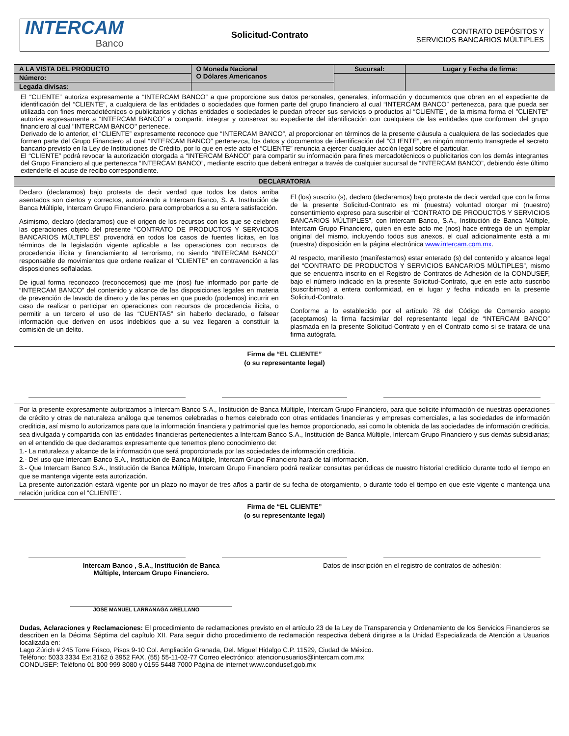INTERCAM
Banco
Solicitud-Contrato
CONTRATO DEPÓSITOS Y
SERVICIOS BANCARIOS MÚLTIPLES
| A LA VISTA DEL PRODUCTO | O Moneda Nacional O Dólares Americanos | Sucursal: | Lugar y Fecha de firma: |
| Número: | | | |
| Legada divisas: | | | |
El “CLIENTE” autoriza expresamente a “INTERCAM BANCO” a que proporcione sus datos personales, generales, información y documentos que obren en el expediente de identificación del “CLIENTE”, a cualquiera de las entidades o sociedades que formen parte del grupo financiero al cual “INTERCAM BANCO” pertenezca, para que pueda ser utilizada con fines mercadotécnicos o publicitarios y dichas entidades o sociedades le puedan ofrecer sus servicios o productos al “CLIENTE”, de la misma forma el "CLIENTE" autoriza expresamente a “INTERCAM BANCO” a compartir, integrar y conservar su expediente del identificación con cualquiera de las entidades que conforman del grupo financiero al cual "INTERCAM BANCO" pertenece.
Derivado de lo anterior, el “CLIENTE” expresamente reconoce que “INTERCAM BANCO”, al proporcionar en términos de la presente cláusula a cualquiera de las sociedades que formen parte del Grupo Financiero al cual “INTERCAM BANCO” pertenezca, los datos y documentos de identificación del “CLIENTE”, en ningún momento transgrede el secreto bancario previsto en la Ley de Instituciones de Crédito, por lo que en este acto el “CLIENTE” renuncia a ejercer cualquier acción legal sobre el particular.
El “CLIENTE” podrá revocar la autorización otorgada a “INTERCAM BANCO” para compartir su información para fines mercadotécnicos o publicitarios con los demás integrantes del Grupo Financiero al que pertenezca “INTERCAM BANCO”, mediante escrito que deberá entregar a través de cualquier sucursal de “INTERCAM BANCO”, debiendo éste último extenderle el acuse de recibo correspondiente.
DECLARATORIA
Declaro (declaramos) bajo protesta de decir verdad que todos los datos arriba asentados son ciertos y correctos, autorizando a Intercam Banco, S. A. Institución de Banca Múltiple, Intercam Grupo Financiero, para comprobarlos a su entera satisfacción.
Asimismo, declaro (declaramos) que el origen de los recursos con los que se celebren las operaciones objeto del presente “CONTRATO DE PRODUCTOS Y SERVICIOS BANCARIOS MÚLTIPLES” provendrá en todos los casos de fuentes lícitas, en los términos de la legislación vigente aplicable a las operaciones con recursos de procedencia ilícita y financiamiento al terrorismo, no siendo “INTERCAM BANCO” responsable de movimientos que ordene realizar el “CLIENTE” en contravención a las disposiciones señaladas.
De igual forma reconozco (reconocemos) que me (nos) fue informado por parte de “INTERCAM BANCO” del contenido y alcance de las disposiciones legales en materia de prevención de lavado de dinero y de las penas en que puedo (podemos) incurrir en caso de realizar o participar en operaciones con recursos de procedencia ilícita, o permitir a un tercero el uso de las “CUENTAS” sin haberlo declarado, o falsear información que deriven en usos indebidos que a su vez llegaren a constituir la comisión de un delito.
El (los) suscrito (s), declaro (declaramos) bajo protesta de decir verdad que con la firma de la presente Solicitud-Contrato es mi (nuestra) voluntad otorgar mi (nuestro) consentimiento expreso para suscribir el “CONTRATO DE PRODUCTOS Y SERVICIOS BANCARIOS MÚLTIPLES”, con Intercam Banco, S.A., Institución de Banca Múltiple, Intercam Grupo Financiero, quien en este acto me (nos) hace entrega de un ejemplar original del mismo, incluyendo todos sus anexos, el cual adicionalmente está a mi (nuestra) disposición en la página electrónica www.intercam.com.mx.
Al respecto, manifiesto (manifestamos) estar enterado (s) del contenido y alcance legal del “CONTRATO DE PRODUCTOS Y SERVICIOS BANCARIOS MÚLTIPLES”, mismo que se encuentra inscrito en el Registro de Contratos de Adhesión de la CONDUSEF, bajo el número indicado en la presente Solicitud-Contrato, que en este acto suscribo (suscribimos) a entera conformidad, en el lugar y fecha indicada en la presente Solicitud-Contrato.
Conforme a lo establecido por el artículo 78 del Código de Comercio acepto (aceptamos) la firma facsimilar del representante legal de “INTERCAM BANCO” plasmada en la presente Solicitud-Contrato y en el Contrato como si se tratara de una firma autógrafa.
Firma de “EL CLIENTE”
(o su representante legal)
Por la presente expresamente autorizamos a Intercam Banco S.A., Institución de Banca Múltiple, Intercam Grupo Financiero, para que solicite información de nuestras operaciones de crédito y otras de naturaleza análoga que tenemos celebradas o hemos celebrado con otras entidades financieras y empresas comerciales, a las sociedades de información crediticia, así mismo lo autorizamos para que la información financiera y patrimonial que les hemos proporcionado, así como la obtenida de las sociedades de información crediticia, sea divulgada y compartida con las entidades financieras pertenecientes a Intercam Banco S.A., Institución de Banca Múltiple, Intercam Grupo Financiero y sus demás subsidiarias; en el entendido de que declaramos expresamente que tenemos pleno conocimiento de:
1.- La naturaleza y alcance de la información que será proporcionada por las sociedades de información crediticia.
2.- Del uso que Intercam Banco S.A., Institución de Banca Múltiple, Intercam Grupo Financiero hará de tal información.
3.- Que Intercam Banco S.A., Institución de Banca Múltiple, Intercam Grupo Financiero podrá realizar consultas periódicas de nuestro historial crediticio durante todo el tiempo en que se mantenga vigente esta autorización.
La presente autorización estará vigente por un plazo no mayor de tres años a partir de su fecha de otorgamiento, o durante todo el tiempo en que este vigente o mantenga una relación jurídica con el "CLIENTE".
Firma de “EL CLIENTE”
(o su representante legal)
Intercam Banco , S.A., Institución de Banca
Múltiple, Intercam Grupo Financiero.
JOSE MANUEL LARRANAGA ARELLANO
Datos de inscripción en el registro de contratos de adhesión:
Dudas, Aclaraciones y Reclamaciones: El procedimiento de reclamaciones previsto en el artículo 23 de la Ley de Transparencia y Ordenamiento de los Servicios Financieros se describen en la Décima Séptima del capítulo XII. Para seguir dicho procedimiento de reclamación respectiva deberá dirigirse a la Unidad Especializada de Atención a Usuarios localizada en:
Lago Zúrich # 245 Torre Frisco, Pisos 9-10 Col. Ampliación Granada, Del. Miguel Hidalgo C.P. 11529, Ciudad de México.
Teléfono: 5033.3334 Ext.3162 ó 3952 FAX. (55) 55-11-02-77 Correo electrónico: atencionusuarios@intercam.com.mx
CONDUSEF: Teléfono 01 800 999 8080 y 0155 5448 7000 Página de internet www.condusef.gob.mx